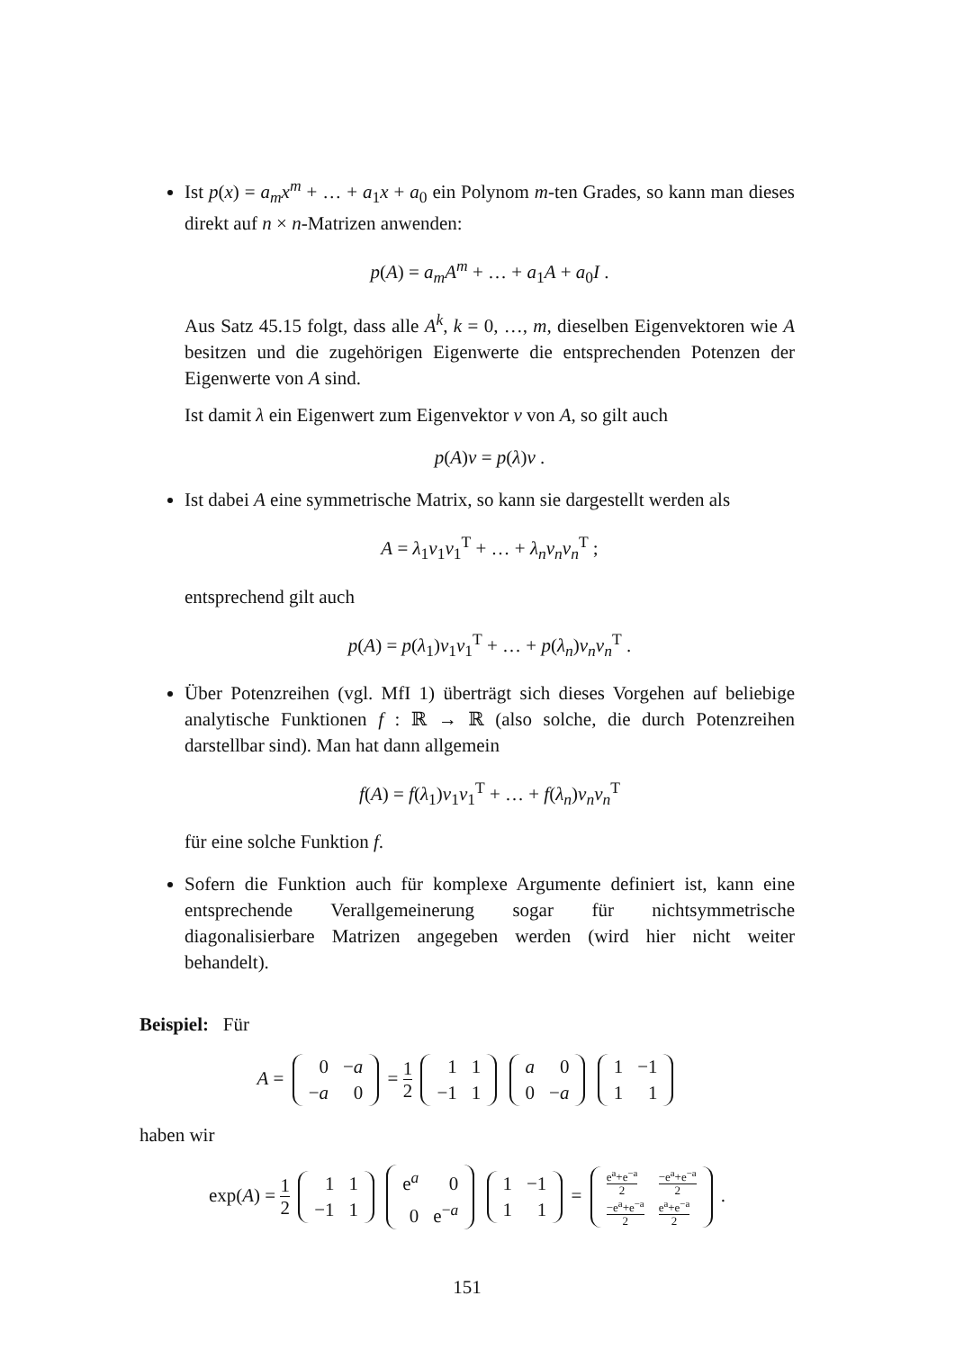Ist p(x) = a<sub>m</sub>x<sup>m</sup> + … + a<sub>1</sub>x + a<sub>0</sub> ein Polynom m-ten Grades, so kann man dieses direkt auf n × n-Matrizen anwenden:
p(A) = a<sub>m</sub>A<sup>m</sup> + … + a<sub>1</sub>A + a<sub>0</sub>I .
Aus Satz 45.15 folgt, dass alle A<sup>k</sup>, k = 0, …, m, dieselben Eigenvektoren wie A besitzen und die zugehörigen Eigenwerte die entsprechenden Potenzen der Eigenwerte von A sind.
Ist damit λ ein Eigenwert zum Eigenvektor v von A, so gilt auch
p(A)v = p(λ)v .
Ist dabei A eine symmetrische Matrix, so kann sie dargestellt werden als
A = λ<sub>1</sub>v<sub>1</sub>v<sub>1</sub><sup>T</sup> + … + λ<sub>n</sub>v<sub>n</sub>v<sub>n</sub><sup>T</sup> ;
entsprechend gilt auch
p(A) = p(λ<sub>1</sub>)v<sub>1</sub>v<sub>1</sub><sup>T</sup> + … + p(λ<sub>n</sub>)v<sub>n</sub>v<sub>n</sub><sup>T</sup> .
Über Potenzreihen (vgl. MfI 1) überträgt sich dieses Vorgehen auf beliebige analytische Funktionen f : ℝ → ℝ (also solche, die durch Potenzreihen darstellbar sind). Man hat dann allgemein
f(A) = f(λ<sub>1</sub>)v<sub>1</sub>v<sub>1</sub><sup>T</sup> + … + f(λ<sub>n</sub>)v<sub>n</sub>v<sub>n</sub><sup>T</sup>
für eine solche Funktion f.
Sofern die Funktion auch für komplexe Argumente definiert ist, kann eine entsprechende Verallgemeinerung sogar für nichtsymmetrische diagonalisierbare Matrizen angegeben werden (wird hier nicht weiter behandelt).
Beispiel: Für
A = 0
−a −a
0 =
1
2
1
1 −1
1 a
0 0
−a 1
−1 1
1
haben wir
exp(A) =
1
2
1
1 −1
1 e<sup>a</sup>
0 0
e<sup>−a</sup> 1
−1 1
1 =
e<sup>a</sup>+e<sup>−a</sup>
2
−e<sup>a</sup>+e<sup>−a</sup>
2
−e<sup>a</sup>+e<sup>−a</sup>
2
e<sup>a</sup>+e<sup>−a</sup>
2
.
151